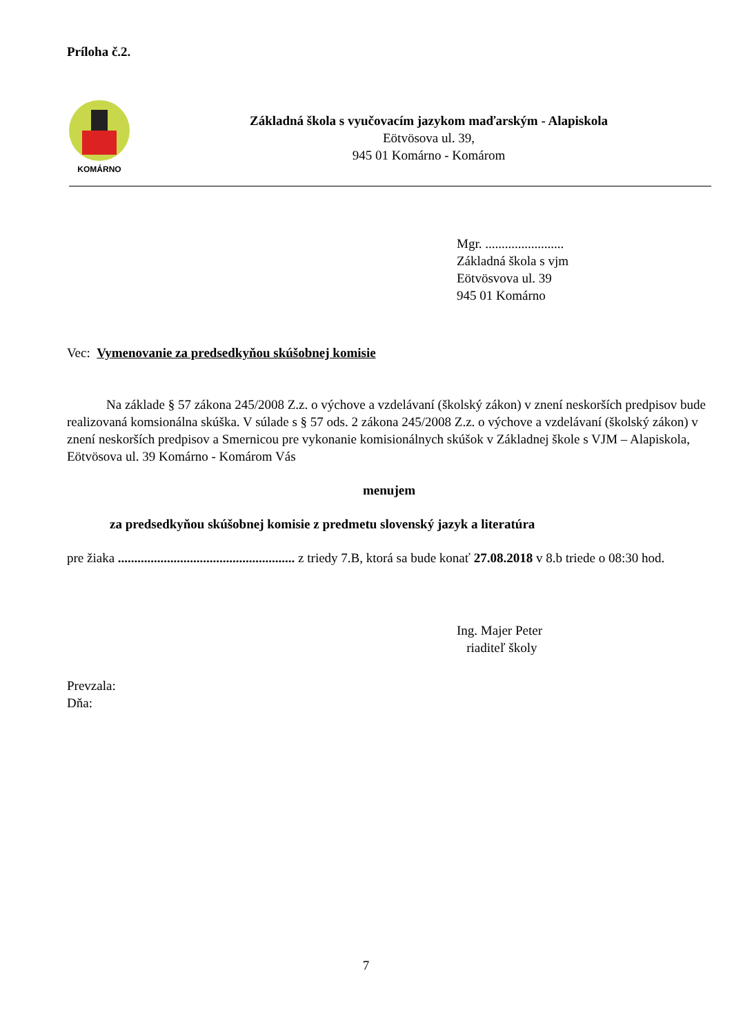Príloha č.2.
KOMÁRNO
Základná škola s vyučovacím jazykom maďarským - Alapiskola
Eötvösova ul. 39,
945 01 Komárno - Komárom
Mgr. ........................
Základná škola s vjm
Eötvösvova ul. 39
945 01 Komárno
Vec: Vymenovanie za predsedkyňou skúšobnej komisie
Na základe § 57 zákona 245/2008 Z.z. o výchove a vzdelávaní (školský zákon) v znení neskorších predpisov bude realizovaná komsionálna skúška. V súlade s § 57 ods. 2 zákona 245/2008 Z.z. o výchove a vzdelávaní (školský zákon) v znení neskorších predpisov a Smernicou pre vykonanie komisionálnych skúšok v Základnej škole s VJM – Alapiskola, Eötvösova ul. 39 Komárno - Komárom Vás
menujem
za predsedkyňou skúšobnej komisie z predmetu slovenský jazyk a literatúra
pre žiaka ...................................................... z triedy 7.B, ktorá sa bude konať 27.08.2018 v 8.b triede o 08:30 hod.
Ing. Majer Peter
riaditeľ školy
Prevzala:
Dňa:
7